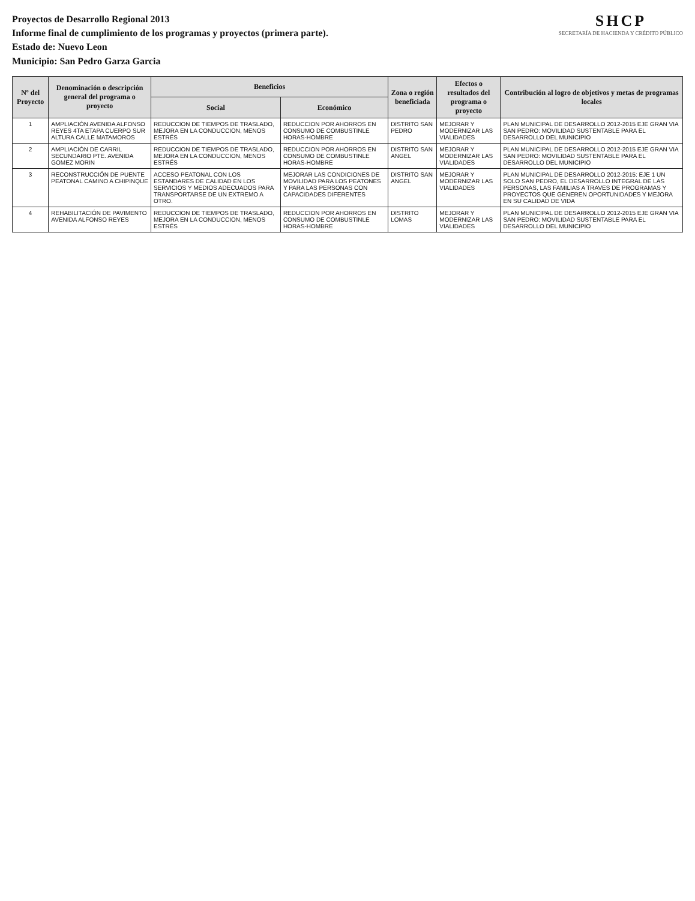Proyectos de Desarrollo Regional 2013
Informe final de cumplimiento de los programas y proyectos (primera parte).
Estado de: Nuevo Leon
Municipio: San Pedro Garza Garcia
SHCP
SECRETARÍA DE HACIENDA Y CRÉDITO PÚBLICO
| Nº del Proyecto | Denominación o descripción general del programa o proyecto | Beneficios | | Zona o región beneficiada | Efectos o resultados del programa o proyecto | Contribución al logro de objetivos y metas de programas locales |
| --- | --- | --- | --- | --- | --- | --- |
| | | Social | Económico | | | |
| 1 | AMPLIACIÓN AVENIDA ALFONSO REYES 4TA ETAPA CUERPO SUR ALTURA CALLE MATAMOROS | REDUCCION DE TIEMPOS DE TRASLADO, MEJORA EN LA CONDUCCION, MENOS ESTRÉS | REDUCCION POR AHORROS EN CONSUMO DE COMBUSTINLE HORAS-HOMBRE | DISTRITO SAN PEDRO | MEJORAR Y MODERNIZAR LAS VIALIDADES | PLAN MUNICIPAL DE DESARROLLO 2012-2015 EJE GRAN VIA SAN PEDRO: MOVILIDAD SUSTENTABLE PARA EL DESARROLLO DEL MUNICIPIO |
| 2 | AMPLIACIÓN DE CARRIL SECUNDARIO PTE. AVENIDA GOMEZ MORIN | REDUCCION DE TIEMPOS DE TRASLADO, MEJORA EN LA CONDUCCION, MENOS ESTRÉS | REDUCCION POR AHORROS EN CONSUMO DE COMBUSTINLE HORAS-HOMBRE | DISTRITO SAN ANGEL | MEJORAR Y MODERNIZAR LAS VIALIDADES | PLAN MUNICIPAL DE DESARROLLO 2012-2015 EJE GRAN VIA SAN PEDRO: MOVILIDAD SUSTENTABLE PARA EL DESARROLLO DEL MUNICIPIO |
| 3 | RECONSTRUCCIÓN DE PUENTE PEATONAL CAMINO A CHIPINQUE | ACCESO PEATONAL CON LOS ESTANDARES DE CALIDAD EN LOS SERVICIOS Y MEDIOS ADECUADOS PARA TRANSPORTARSE DE UN EXTREMO A OTRO. | MEJORAR LAS CONDICIONES DE MOVILIDAD PARA LOS PEATONES Y PARA LAS PERSONAS CON CAPACIDADES DIFERENTES | DISTRITO SAN ANGEL | MEJORAR Y MODERNIZAR LAS VIALIDADES | PLAN MUNICIPAL DE DESARROLLO 2012-2015: EJE 1 UN SOLO SAN PEDRO, EL DESARROLLO INTEGRAL DE LAS PERSONAS, LAS FAMILIAS A TRAVES DE PROGRAMAS Y PROYECTOS QUE GENEREN OPORTUNIDADES Y MEJORA EN SU CALIDAD DE VIDA |
| 4 | REHABILITACIÓN DE PAVIMENTO AVENIDA ALFONSO REYES | REDUCCION DE TIEMPOS DE TRASLADO, MEJORA EN LA CONDUCCION, MENOS ESTRÉS | REDUCCION POR AHORROS EN CONSUMO DE COMBUSTINLE HORAS-HOMBRE | DISTRITO LOMAS | MEJORAR Y MODERNIZAR LAS VIALIDADES | PLAN MUNICIPAL DE DESARROLLO 2012-2015 EJE GRAN VIA SAN PEDRO: MOVILIDAD SUSTENTABLE PARA EL DESARROLLO DEL MUNICIPIO |